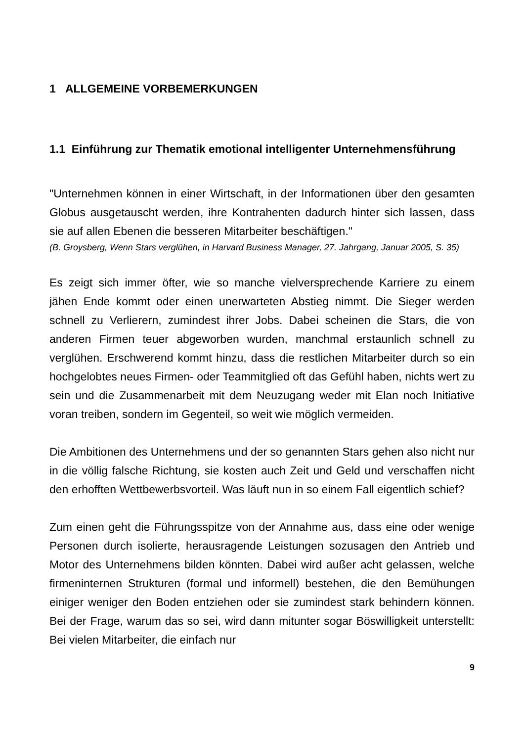1 ALLGEMEINE VORBEMERKUNGEN
1.1 Einführung zur Thematik emotional intelligenter Unternehmensführung
"Unternehmen können in einer Wirtschaft, in der Informationen über den gesamten Globus ausgetauscht werden, ihre Kontrahenten dadurch hinter sich lassen, dass sie auf allen Ebenen die besseren Mitarbeiter beschäftigen."
(B. Groysberg, Wenn Stars verglühen, in Harvard Business Manager, 27. Jahrgang, Januar 2005, S. 35)
Es zeigt sich immer öfter, wie so manche vielversprechende Karriere zu einem jähen Ende kommt oder einen unerwarteten Abstieg nimmt. Die Sieger werden schnell zu Verlierern, zumindest ihrer Jobs. Dabei scheinen die Stars, die von anderen Firmen teuer abgeworben wurden, manchmal erstaunlich schnell zu verglühen. Erschwerend kommt hinzu, dass die restlichen Mitarbeiter durch so ein hochgelobtes neues Firmen- oder Teammitglied oft das Gefühl haben, nichts wert zu sein und die Zusammenarbeit mit dem Neuzugang weder mit Elan noch Initiative voran treiben, sondern im Gegenteil, so weit wie möglich vermeiden.
Die Ambitionen des Unternehmens und der so genannten Stars gehen also nicht nur in die völlig falsche Richtung, sie kosten auch Zeit und Geld und verschaffen nicht den erhofften Wettbewerbsvorteil. Was läuft nun in so einem Fall eigentlich schief?
Zum einen geht die Führungsspitze von der Annahme aus, dass eine oder wenige Personen durch isolierte, herausragende Leistungen sozusagen den Antrieb und Motor des Unternehmens bilden könnten. Dabei wird außer acht gelassen, welche firmeninternen Strukturen (formal und informell) bestehen, die den Bemühungen einiger weniger den Boden entziehen oder sie zumindest stark behindern können. Bei der Frage, warum das so sei, wird dann mitunter sogar Böswilligkeit unterstellt: Bei vielen Mitarbeiter, die einfach nur
9